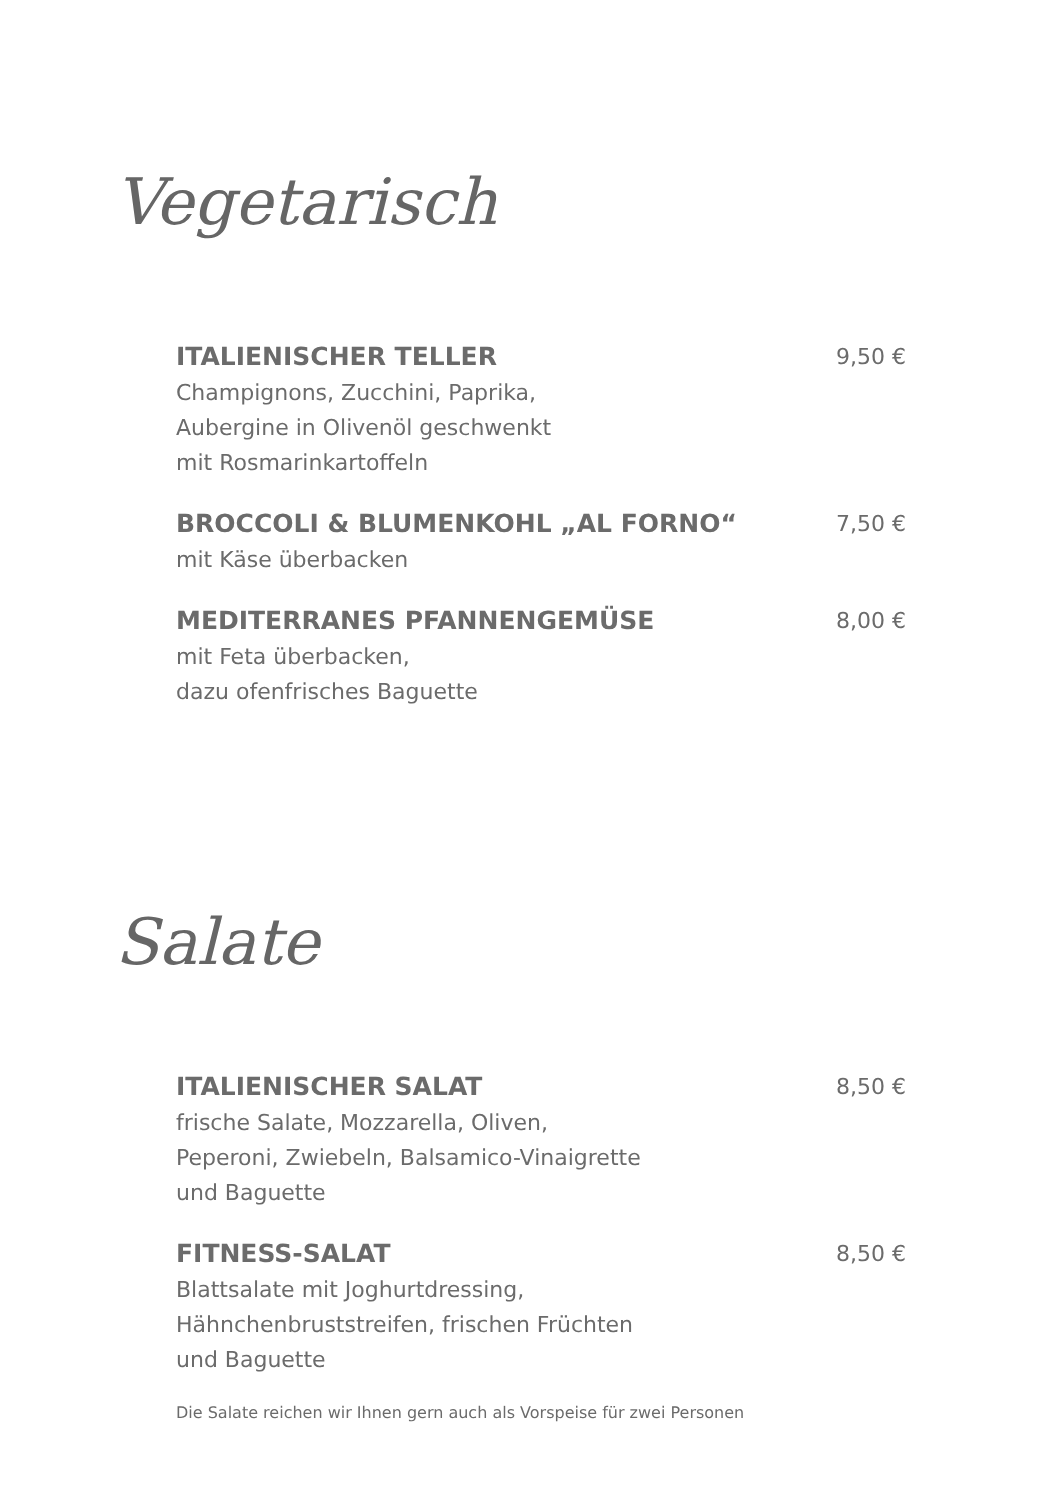Vegetarisch
ITALIENISCHER TELLER
Champignons, Zucchini, Paprika,
Aubergine in Olivenöl geschwenkt
mit Rosmarinkartoffeln
9,50 €
BROCCOLI & BLUMENKOHL „AL FORNO“
mit Käse überbacken
7,50 €
MEDITERRANES PFANNENGEMÜSE
mit Feta überbacken,
dazu ofenfrisches Baguette
8,00 €
Salate
ITALIENISCHER SALAT
frische Salate, Mozzarella, Oliven,
Peperoni, Zwiebeln, Balsamico-Vinaigrette
und Baguette
8,50 €
FITNESS-SALAT
Blattsalate mit Joghurtdressing,
Hähnchenbruststreifen, frischen Früchten
und Baguette
8,50 €
Die Salate reichen wir Ihnen gern auch als Vorspeise für zwei Personen